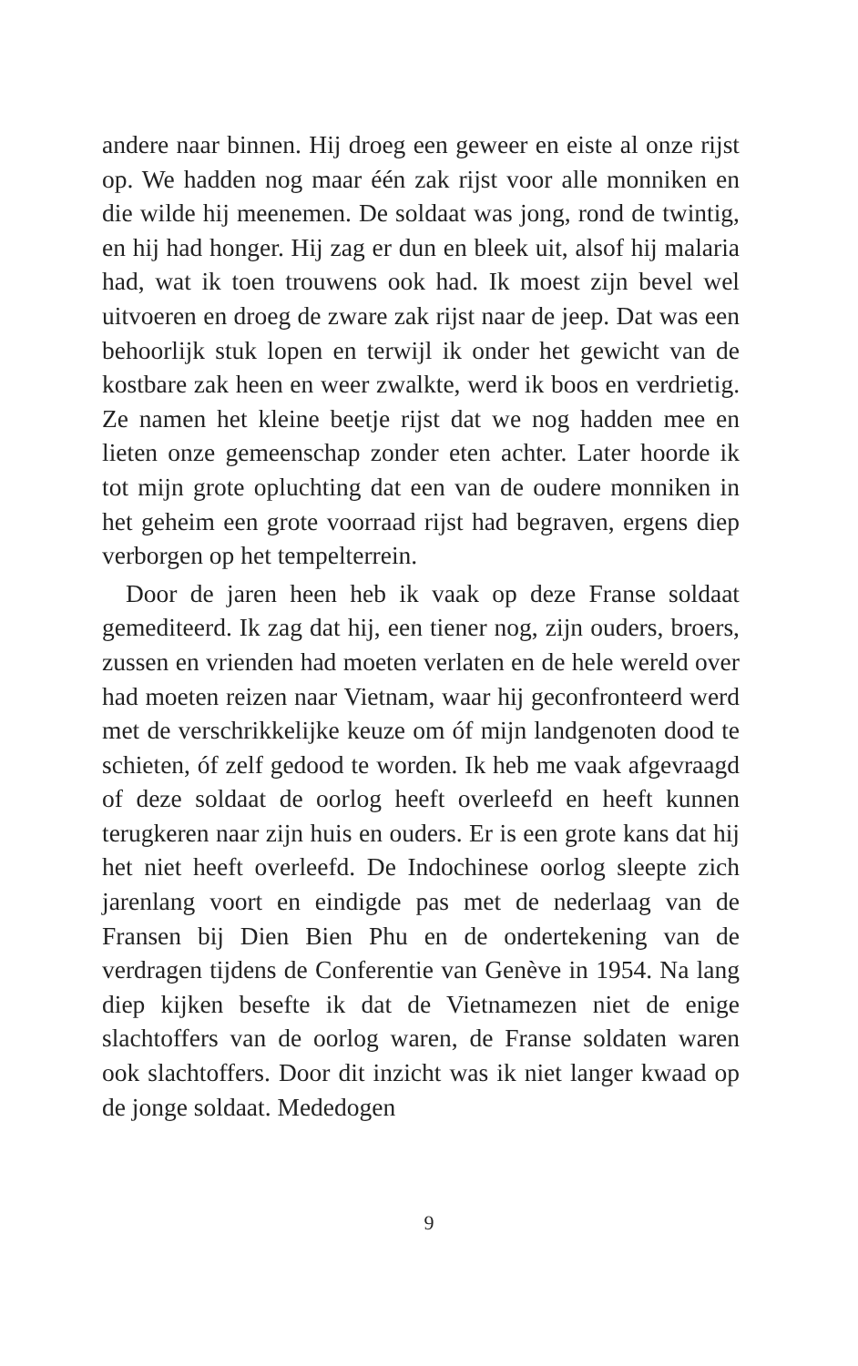andere naar binnen. Hij droeg een geweer en eiste al onze rijst op. We hadden nog maar één zak rijst voor alle monniken en die wilde hij meenemen. De soldaat was jong, rond de twintig, en hij had honger. Hij zag er dun en bleek uit, alsof hij malaria had, wat ik toen trouwens ook had. Ik moest zijn bevel wel uitvoeren en droeg de zware zak rijst naar de jeep. Dat was een behoorlijk stuk lopen en terwijl ik onder het gewicht van de kostbare zak heen en weer zwalkte, werd ik boos en verdrietig. Ze namen het kleine beetje rijst dat we nog hadden mee en lieten onze gemeenschap zonder eten achter. Later hoorde ik tot mijn grote opluchting dat een van de oudere monniken in het geheim een grote voorraad rijst had begraven, ergens diep verborgen op het tempelterrein.
Door de jaren heen heb ik vaak op deze Franse soldaat gemediteerd. Ik zag dat hij, een tiener nog, zijn ouders, broers, zussen en vrienden had moeten verlaten en de hele wereld over had moeten reizen naar Vietnam, waar hij geconfronteerd werd met de verschrikkelijke keuze om óf mijn landgenoten dood te schieten, óf zelf gedood te worden. Ik heb me vaak afgevraagd of deze soldaat de oorlog heeft overleefd en heeft kunnen terugkeren naar zijn huis en ouders. Er is een grote kans dat hij het niet heeft overleefd. De Indochinese oorlog sleepte zich jarenlang voort en eindigde pas met de nederlaag van de Fransen bij Dien Bien Phu en de ondertekening van de verdragen tijdens de Conferentie van Genève in 1954. Na lang diep kijken besefte ik dat de Vietnamezen niet de enige slachtoffers van de oorlog waren, de Franse soldaten waren ook slachtoffers. Door dit inzicht was ik niet langer kwaad op de jonge soldaat. Mededogen
9